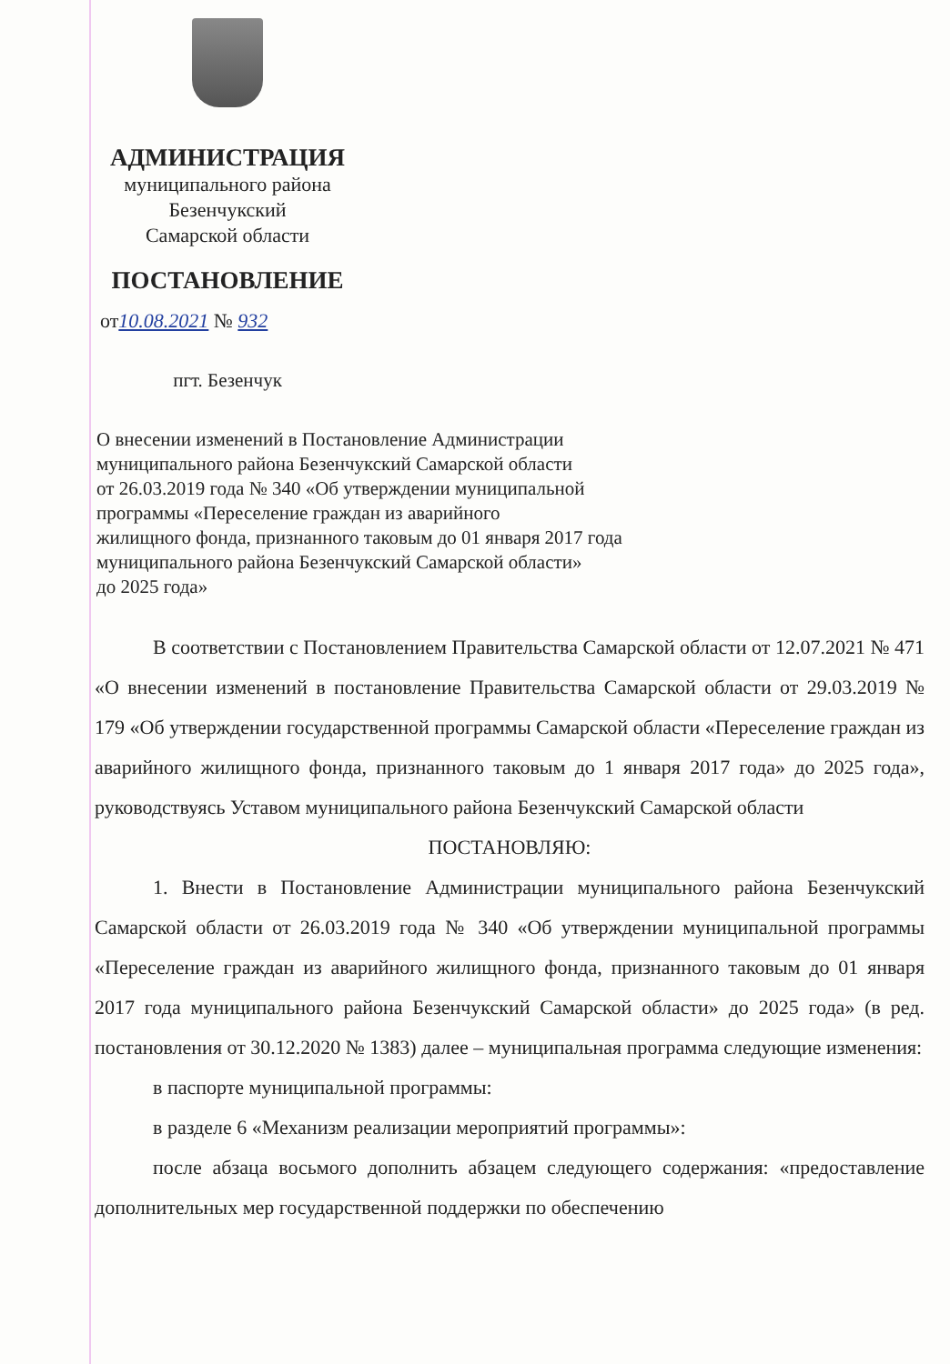АДМИНИСТРАЦИЯ
муниципального района
Безенчукский
Самарской области
ПОСТАНОВЛЕНИЕ
от10.08.2021 № 932
пгт. Безенчук
О внесении изменений в Постановление Администрации
муниципального района Безенчукский Самарской области
от 26.03.2019 года № 340 «Об утверждении муниципальной
программы «Переселение граждан из аварийного
жилищного фонда, признанного таковым до 01 января 2017 года
муниципального района Безенчукский Самарской области»
до 2025 года»
В соответствии с Постановлением Правительства Самарской области от 12.07.2021 № 471 «О внесении изменений в постановление Правительства Самарской области от 29.03.2019 № 179 «Об утверждении государственной программы Самарской области «Переселение граждан из аварийного жилищного фонда, признанного таковым до 1 января 2017 года» до 2025 года», руководствуясь Уставом муниципального района Безенчукский Самарской области
ПОСТАНОВЛЯЮ:
1. Внести в Постановление Администрации муниципального района Безенчукский Самарской области от 26.03.2019 года № 340 «Об утверждении муниципальной программы «Переселение граждан из аварийного жилищного фонда, признанного таковым до 01 января 2017 года муниципального района Безенчукский Самарской области» до 2025 года» (в ред. постановления от 30.12.2020 № 1383) далее – муниципальная программа следующие изменения:
в паспорте муниципальной программы:
в разделе 6 «Механизм реализации мероприятий программы»:
после абзаца восьмого дополнить абзацем следующего содержания: «предоставление дополнительных мер государственной поддержки по обеспечению